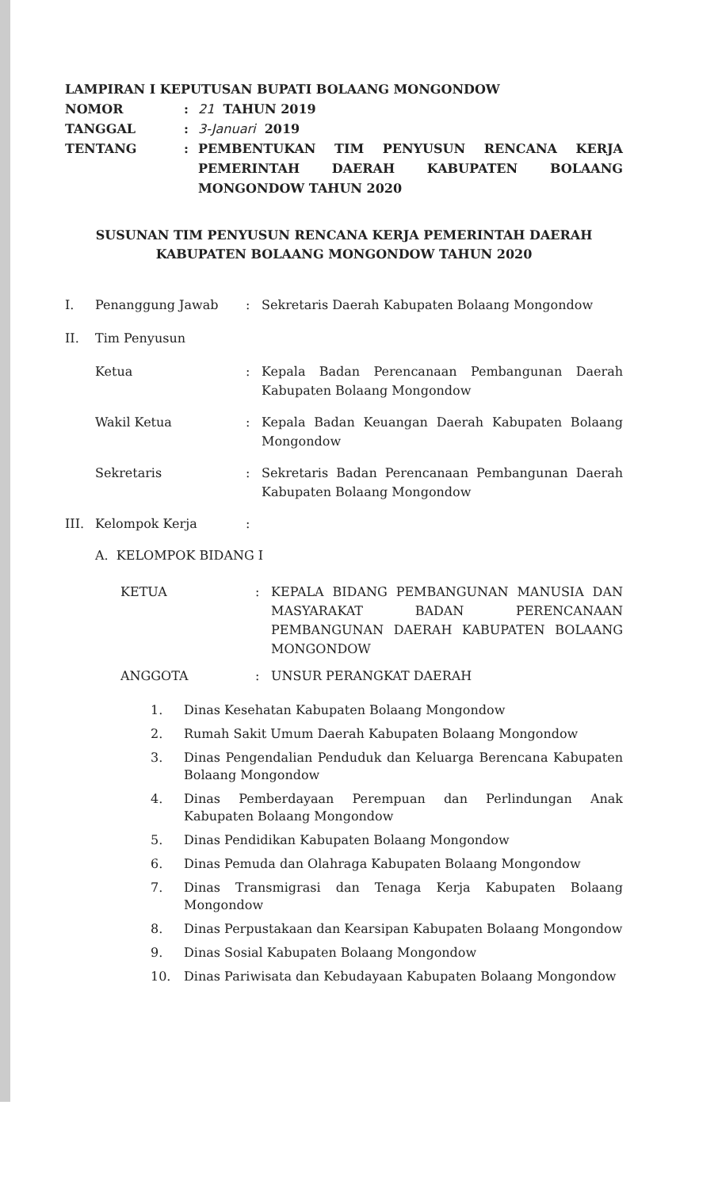LAMPIRAN I KEPUTUSAN BUPATI BOLAANG MONGONDOW
NOMOR
:
21 TAHUN 2019
TANGGAL
:
3-Januari 2019
TENTANG
:
PEMBENTUKAN TIM PENYUSUN RENCANA KERJA PEMERINTAH DAERAH KABUPATEN BOLAANG MONGONDOW TAHUN 2020
SUSUNAN TIM PENYUSUN RENCANA KERJA PEMERINTAH DAERAH
KABUPATEN BOLAANG MONGONDOW TAHUN 2020
I.
Penanggung Jawab
:
Sekretaris Daerah Kabupaten Bolaang Mongondow
II.
Tim Penyusun
Ketua
:
Kepala Badan Perencanaan Pembangunan Daerah Kabupaten Bolaang Mongondow
Wakil Ketua
:
Kepala Badan Keuangan Daerah Kabupaten Bolaang Mongondow
Sekretaris
:
Sekretaris Badan Perencanaan Pembangunan Daerah Kabupaten Bolaang Mongondow
III.
Kelompok Kerja
:
A. KELOMPOK BIDANG I
KETUA
:
KEPALA BIDANG PEMBANGUNAN MANUSIA DAN MASYARAKAT BADAN PERENCANAAN PEMBANGUNAN DAERAH KABUPATEN BOLAANG MONGONDOW
ANGGOTA
:
UNSUR PERANGKAT DAERAH
1. Dinas Kesehatan Kabupaten Bolaang Mongondow
2. Rumah Sakit Umum Daerah Kabupaten Bolaang Mongondow
3. Dinas Pengendalian Penduduk dan Keluarga Berencana Kabupaten Bolaang Mongondow
4. Dinas Pemberdayaan Perempuan dan Perlindungan Anak Kabupaten Bolaang Mongondow
5. Dinas Pendidikan Kabupaten Bolaang Mongondow
6. Dinas Pemuda dan Olahraga Kabupaten Bolaang Mongondow
7. Dinas Transmigrasi dan Tenaga Kerja Kabupaten Bolaang Mongondow
8. Dinas Perpustakaan dan Kearsipan Kabupaten Bolaang Mongondow
9. Dinas Sosial Kabupaten Bolaang Mongondow
10. Dinas Pariwisata dan Kebudayaan Kabupaten Bolaang Mongondow